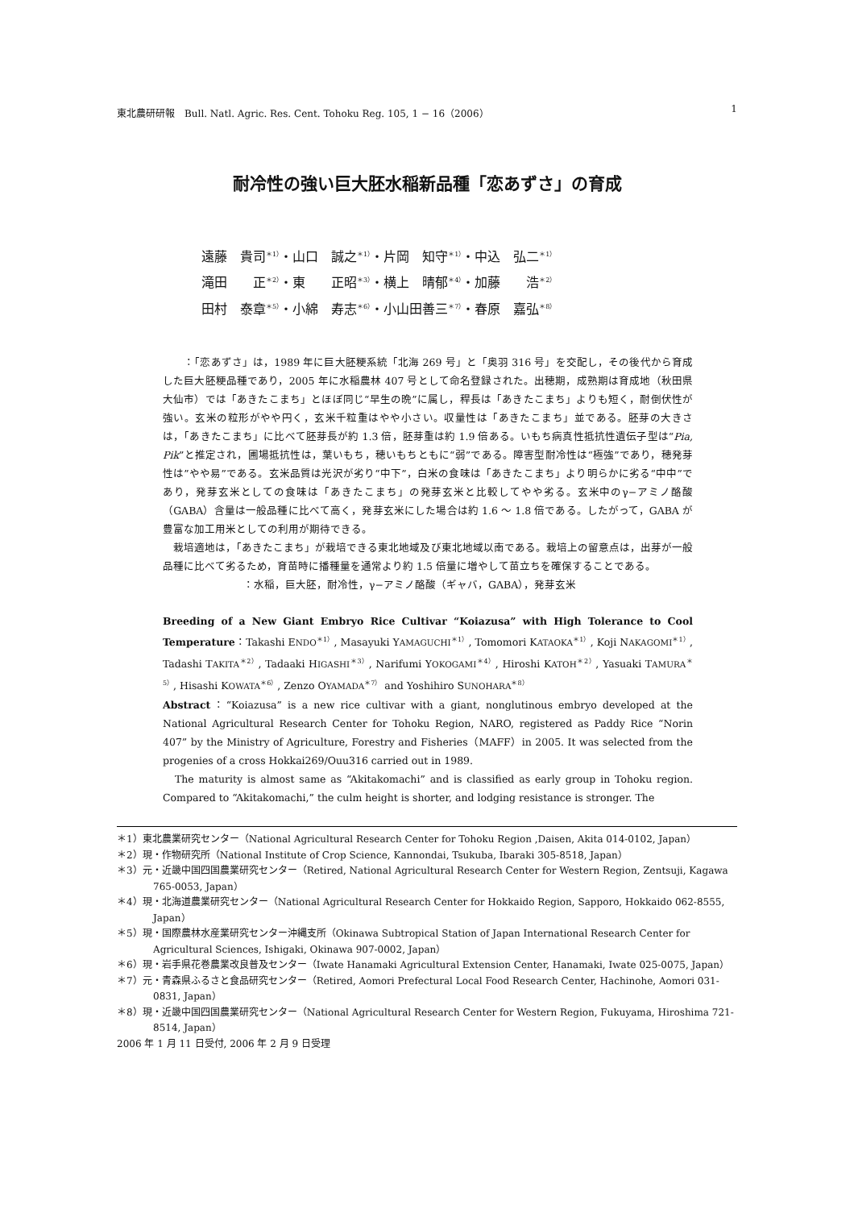東北農研研報　Bull. Natl. Agric. Res. Cent. Tohoku Reg. 105, 1 − 16（2006） 1
耐冷性の強い巨大胚水稲新品種「恋あずさ」の育成
遠藤　貴司<sup>＊1）</sup>・山口　誠之<sup>＊1）</sup>・片岡　知守<sup>＊1）</sup>・中込　弘二<sup>＊1）</sup>
滝田　　正<sup>＊2）</sup>・東　　正昭<sup>＊3）</sup>・横上　晴郁<sup>＊4）</sup>・加藤　　浩<sup>＊2）</sup>
田村　泰章<sup>＊5）</sup>・小綿　寿志<sup>＊6）</sup>・小山田善三<sup>＊7）</sup>・春原　嘉弘<sup>＊8）</sup>
　　：「恋あずさ」は，1989 年に巨大胚粳系統「北海 269 号」と「奥羽 316 号」を交配し，その後代から育成した巨大胚粳品種であり，2005 年に水稲農林 407 号として命名登録された。出穂期，成熟期は育成地（秋田県大仙市）では「あきたこまち」とほぼ同じ“早生の晩”に属し，稈長は「あきたこまち」よりも短く，耐倒伏性が強い。玄米の粒形がやや円く，玄米千粒重はやや小さい。収量性は「あきたこまち」並である。胚芽の大きさは，「あきたこまち」に比べて胚芽長が約 1.3 倍，胚芽重は約 1.9 倍ある。いもち病真性抵抗性遺伝子型は“Pia, Pik”と推定され，圃場抵抗性は，葉いもち，穂いもちともに“弱”である。障害型耐冷性は“極強”であり，穂発芽性は”やや易”である。玄米品質は光沢が劣り“中下”，白米の食味は「あきたこまち」より明らかに劣る“中中”であり，発芽玄米としての食味は「あきたこまち」の発芽玄米と比較してやや劣る。玄米中のγ−アミノ酪酸（GABA）含量は一般品種に比べて高く，発芽玄米にした場合は約 1.6 〜 1.8 倍である。したがって，GABA が豊富な加工用米としての利用が期待できる。
　栽培適地は，「あきたこまち」が栽培できる東北地域及び東北地域以南である。栽培上の留意点は，出芽が一般品種に比べて劣るため，育苗時に播種量を通常より約 1.5 倍量に増やして苗立ちを確保することである。
：水稲，巨大胚，耐冷性，γ−アミノ酪酸（ギャバ，GABA），発芽玄米
Breeding of a New Giant Embryo Rice Cultivar “Koiazusa” with High Tolerance to Cool Temperature：Takashi ENDO<sup>＊1）</sup>, Masayuki YAMAGUCHI<sup>＊1）</sup>, Tomomori KATAOKA<sup>＊1）</sup>, Koji NAKAGOMI<sup>＊1）</sup>, Tadashi TAKITA<sup>＊2）</sup>, Tadaaki HIGASHI<sup>＊3）</sup>, Narifumi YOKOGAMI<sup>＊4）</sup>, Hiroshi KATOH<sup>＊2）</sup>, Yasuaki TAMURA<sup>＊5）</sup>, Hisashi KOWATA<sup>＊6）</sup>, Zenzo OYAMADA<sup>＊7）</sup> and Yoshihiro SUNOHARA<sup>＊8）</sup>
Abstract：“Koiazusa” is a new rice cultivar with a giant, nonglutinous embryo developed at the National Agricultural Research Center for Tohoku Region, NARO, registered as Paddy Rice “Norin 407” by the Ministry of Agriculture, Forestry and Fisheries（MAFF）in 2005. It was selected from the progenies of a cross Hokkai269/Ouu316 carried out in 1989.
　The maturity is almost same as “Akitakomachi” and is classified as early group in Tohoku region. Compared to “Akitakomachi,” the culm height is shorter, and lodging resistance is stronger. The
＊1）東北農業研究センター（National Agricultural Research Center for Tohoku Region ,Daisen, Akita 014-0102, Japan）
＊2）現・作物研究所（National Institute of Crop Science, Kannondai, Tsukuba, Ibaraki 305-8518, Japan）
＊3）元・近畿中国四国農業研究センター（Retired, National Agricultural Research Center for Western Region, Zentsuji, Kagawa 765-0053, Japan）
＊4）現・北海道農業研究センター（National Agricultural Research Center for Hokkaido Region, Sapporo, Hokkaido 062-8555, Japan）
＊5）現・国際農林水産業研究センター沖縄支所（Okinawa Subtropical Station of Japan International Research Center for Agricultural Sciences, Ishigaki, Okinawa 907-0002, Japan）
＊6）現・岩手県花巻農業改良普及センター（Iwate Hanamaki Agricultural Extension Center, Hanamaki, Iwate 025-0075, Japan）
＊7）元・青森県ふるさと食品研究センター（Retired, Aomori Prefectural Local Food Research Center, Hachinohe, Aomori 031-0831, Japan）
＊8）現・近畿中国四国農業研究センター（National Agricultural Research Center for Western Region, Fukuyama, Hiroshima 721-8514, Japan）
2006 年 1 月 11 日受付, 2006 年 2 月 9 日受理